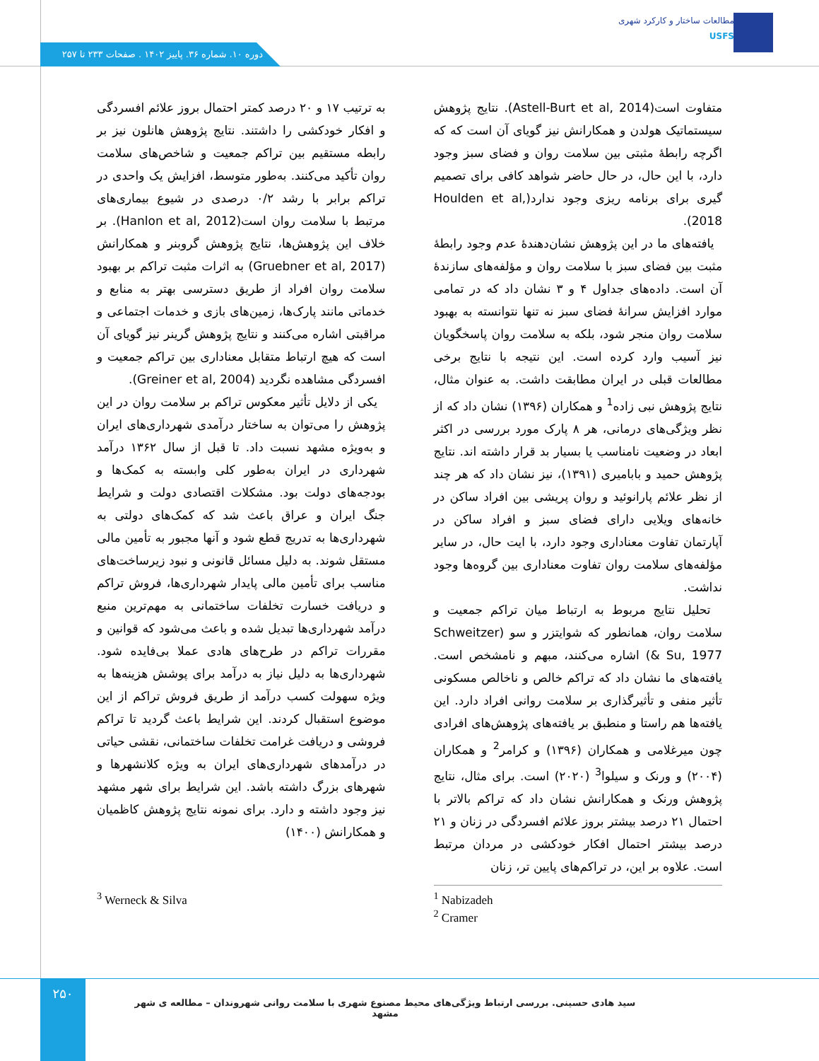مطالعات ساختار و کارکرد شهری
USFS
دوره ۱۰. شماره ۳۶. پاییز ۱۴۰۲ . صفحات ۲۳۳ تا ۲۵۷
متفاوت است(Astell-Burt et al, 2014). نتایج پژوهش سیستماتیک هولدن و همکارانش نیز گویای آن است که که اگرچه رابطۀ مثبتی بین سلامت روان و فضای سبز وجود دارد، با این حال، در حال حاضر شواهد کافی برای تصمیم گیری برای برنامه ریزی وجود ندارد(Houlden et al, 2018).
یافته‌های ما در این پژوهش نشان‌دهندۀ عدم وجود رابطۀ مثبت بین فضای سبز با سلامت روان و مؤلفه‌های سازندۀ آن است. داده‌های جداول ۴ و ۳ نشان داد که در تمامی موارد افزایش سرانۀ فضای سبز نه تنها نتوانسته به بهبود سلامت روان منجر شود، بلکه به سلامت روان پاسخگویان نیز آسیب وارد کرده است. این نتیجه با نتایج برخی مطالعات قبلی در ایران مطابقت داشت. به عنوان مثال، نتایج پژوهش نبی زاده<sup>1</sup> و همکاران (۱۳۹۶) نشان داد که از نظر ویژگی‌های درمانی، هر ۸ پارک مورد بررسی در اکثر ابعاد در وضعیت نامناسب یا بسیار بد قرار داشته اند. نتایج پژوهش حمید و بابامیری (۱۳۹۱)، نیز نشان داد که هر چند از نظر علائم پارانوئید و روان پریشی بین افراد ساکن در خانه‌های ویلایی دارای فضای سبز و افراد ساکن در آپارتمان تفاوت معناداری وجود دارد، با ایت حال، در سایر مؤلفه‌های سلامت روان تفاوت معناداری بین گروه‌ها وجود نداشت.
تحلیل نتایج مربوط به ارتباط میان تراکم جمعیت و سلامت روان، همانطور که شوایتزر و سو (Schweitzer & Su, 1977) اشاره می‌کنند، مبهم و نامشخص است. یافته‌های ما نشان داد که تراکم خالص و ناخالص مسکونی تأثیر منفی و تأثیرگذاری بر سلامت روانی افراد دارد. این یافته‌ها هم راستا و منطبق بر یافته‌های پژوهش‌های افرادی چون میرغلامی و همکاران (۱۳۹۶) و کرامر<sup>2</sup> و همکاران (۲۰۰۴) و ورنک و سیلوا<sup>3</sup> (۲۰۲۰) است. برای مثال، نتایج پژوهش ورنک و همکارانش نشان داد که تراکم بالاتر با احتمال ۲۱ درصد بیشتر بروز علائم افسردگی در زنان و ۲۱ درصد بیشتر احتمال افکار خودکشی در مردان مرتبط است. علاوه بر این، در تراکم‌های پایین تر، زنان
به ترتیب ۱۷ و ۲۰ درصد کمتر احتمال بروز علائم افسردگی و افکار خودکشی را داشتند. نتایج پژوهش هانلون نیز بر رابطه مستقیم بین تراکم جمعیت و شاخص‌های سلامت روان تأکید می‌کنند. به‌طور متوسط، افزایش یک واحدی در تراکم برابر با رشد ۰/۲ درصدی در شیوع بیماری‌های مرتبط با سلامت روان است(Hanlon et al, 2012). بر خلاف این پژوهش‌ها، نتایج پژوهش گروبنر و همکارانش (Gruebner et al, 2017) به اثرات مثبت تراکم بر بهبود سلامت روان افراد از طریق دسترسی بهتر به منابع و خدماتی مانند پارک‌ها، زمین‌های بازی و خدمات اجتماعی و مراقبتی اشاره می‌کنند و نتایج پژوهش گرینر نیز گویای آن است که هیچ ارتباط متقابل معناداری بین تراکم جمعیت و افسردگی مشاهده نگردید (Greiner et al, 2004).
یکی از دلایل تأثیر معکوس تراکم بر سلامت روان در این پژوهش را می‌توان به ساختار درآمدی شهرداری‌های ایران و به‌ویژه مشهد نسبت داد. تا قبل از سال ۱۳۶۲ درآمد شهرداری در ایران به‌طور کلی وابسته به کمک‌ها و بودجه‌های دولت بود. مشکلات اقتصادی دولت و شرایط جنگ ایران و عراق باعث شد که کمک‌های دولتی به شهرداری‌ها به تدریج قطع شود و آنها مجبور به تأمین مالی مستقل شوند. به دلیل مسائل قانونی و نبود زیرساخت‌های مناسب برای تأمین مالی پایدار شهرداری‌ها، فروش تراکم و دریافت خسارت تخلفات ساختمانی به مهم‌ترین منبع درآمد شهرداری‌ها تبدیل شده و باعث می‌شود که قوانین و مقررات تراکم در طرح‌های هادی عملا بی‌فایده شود. شهرداری‌ها به دلیل نیاز به درآمد برای پوشش هزینه‌ها به ویژه سهولت کسب درآمد از طریق فروش تراکم از این موضوع استقبال کردند. این شرایط باعث گردید تا تراکم فروشی و دریافت غرامت تخلفات ساختمانی، نقشی حیاتی در درآمدهای شهرداری‌های ایران به ویژه کلانشهرها و شهرهای بزرگ داشته باشد. این شرایط برای شهر مشهد نیز وجود داشته و دارد. برای نمونه نتایج پژوهش کاظمیان و همکارانش (۱۴۰۰)
<sup>1</sup> Nabizadeh
<sup>2</sup> Cramer
<sup>3</sup> Werneck & Silva
۲۵۰
سید هادی حسینی. بررسی ارتباط ویژگی‌های محیط مصنوع شهری با سلامت روانی شهروندان – مطالعه ی شهر مشهد